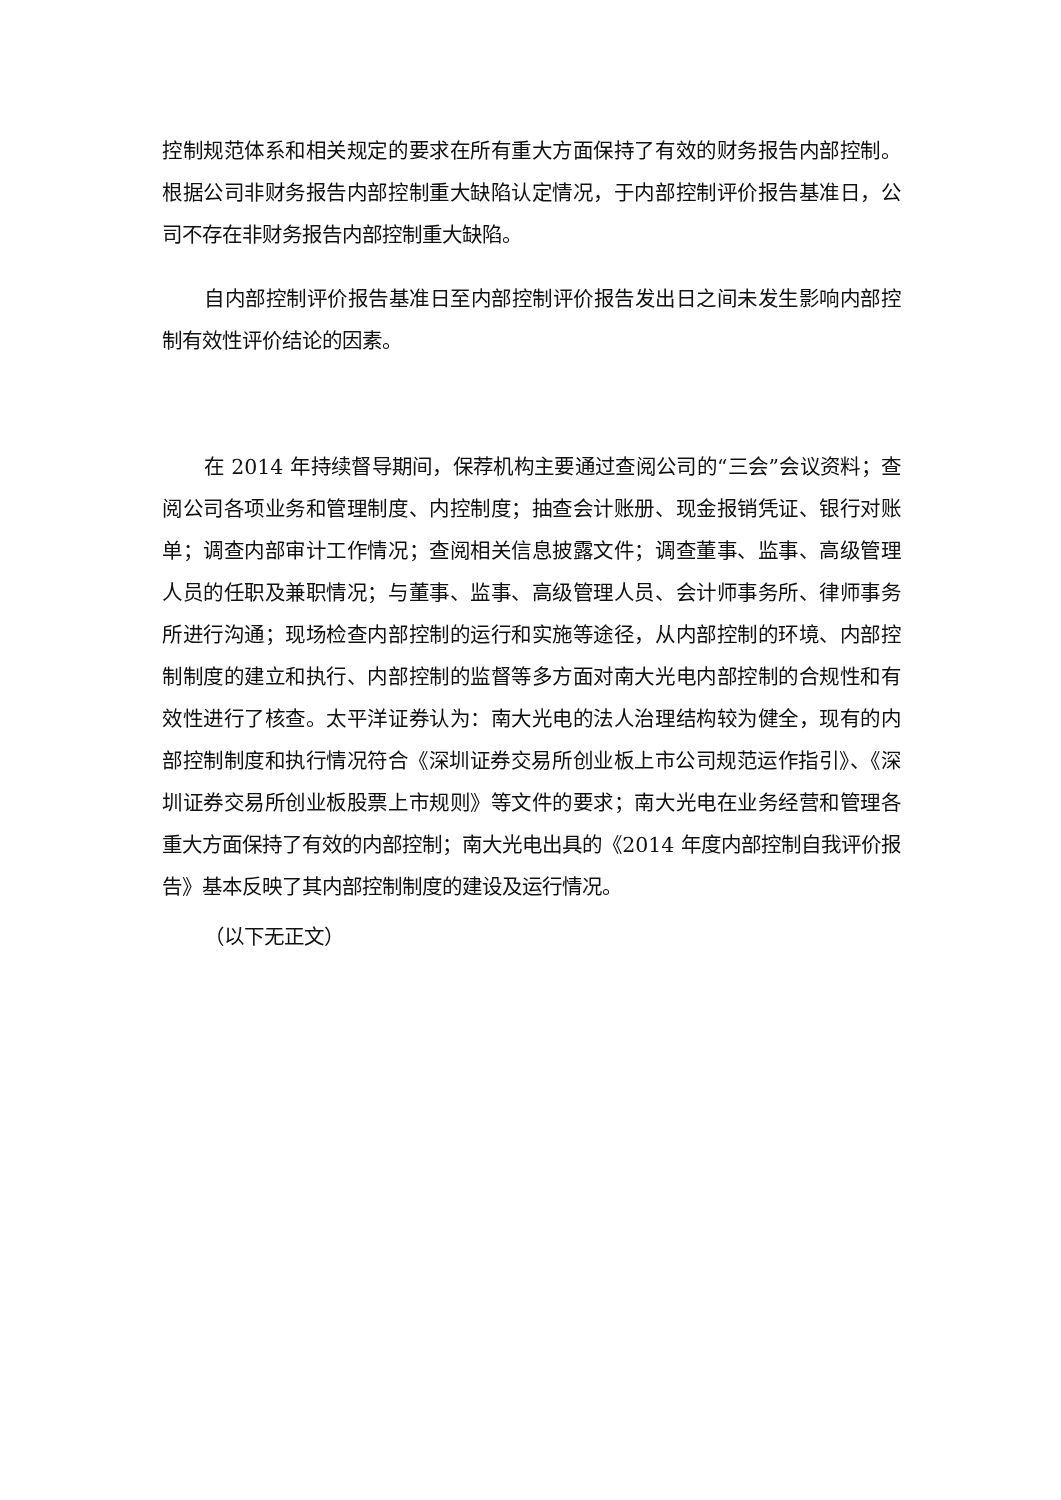控制规范体系和相关规定的要求在所有重大方面保持了有效的财务报告内部控制。根据公司非财务报告内部控制重大缺陷认定情况，于内部控制评价报告基准日，公司不存在非财务报告内部控制重大缺陷。
自内部控制评价报告基准日至内部控制评价报告发出日之间未发生影响内部控制有效性评价结论的因素。
在 2014 年持续督导期间，保荐机构主要通过查阅公司的“三会”会议资料；查阅公司各项业务和管理制度、内控制度；抽查会计账册、现金报销凭证、银行对账单；调查内部审计工作情况；查阅相关信息披露文件；调查董事、监事、高级管理人员的任职及兼职情况；与董事、监事、高级管理人员、会计师事务所、律师事务所进行沟通；现场检查内部控制的运行和实施等途径，从内部控制的环境、内部控制制度的建立和执行、内部控制的监督等多方面对南大光电内部控制的合规性和有效性进行了核查。太平洋证券认为：南大光电的法人治理结构较为健全，现有的内部控制制度和执行情况符合《深圳证券交易所创业板上市公司规范运作指引》、《深圳证券交易所创业板股票上市规则》等文件的要求；南大光电在业务经营和管理各重大方面保持了有效的内部控制；南大光电出具的《2014 年度内部控制自我评价报告》基本反映了其内部控制制度的建设及运行情况。
（以下无正文）